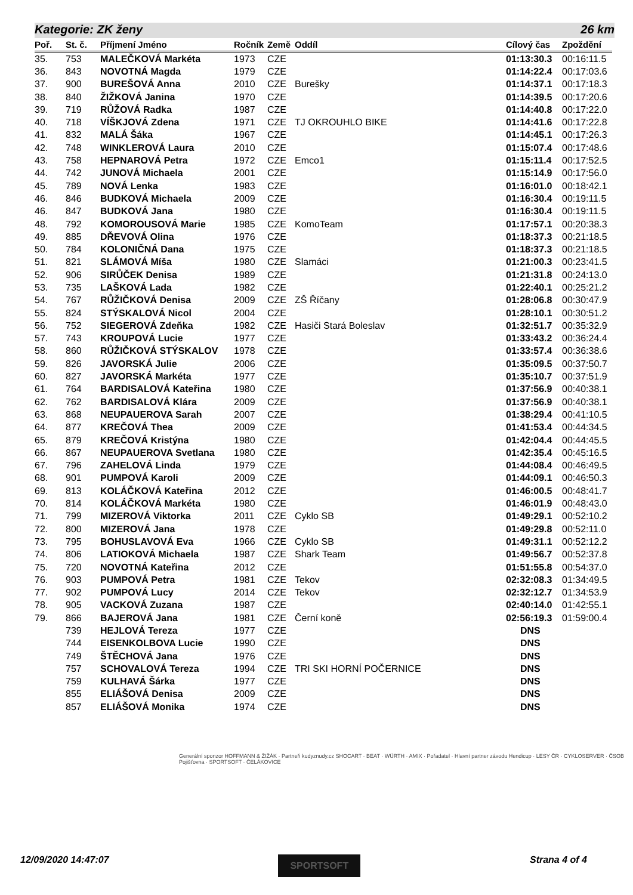Kategorie: ZK ženy 26 km
| Poř. | St. č. | Příjmení Jméno | Ročník | Země | Oddíl | Cílový čas | Zpoždění |
| --- | --- | --- | --- | --- | --- | --- | --- |
| 35. | 753 | MALEČKOVÁ Markéta | 1973 | CZE | | 01:13:30.3 | 00:16:11.5 |
| 36. | 843 | NOVOTNÁ Magda | 1979 | CZE | | 01:14:22.4 | 00:17:03.6 |
| 37. | 900 | BUREŠOVÁ Anna | 2010 | CZE | Burešky | 01:14:37.1 | 00:17:18.3 |
| 38. | 840 | ŽIŽKOVÁ Janina | 1970 | CZE | | 01:14:39.5 | 00:17:20.6 |
| 39. | 719 | RŮŽOVÁ Radka | 1987 | CZE | | 01:14:40.8 | 00:17:22.0 |
| 40. | 718 | VÍŠKJOVÁ Zdena | 1971 | CZE | TJ OKROUHLO BIKE | 01:14:41.6 | 00:17:22.8 |
| 41. | 832 | MALÁ Šáka | 1967 | CZE | | 01:14:45.1 | 00:17:26.3 |
| 42. | 748 | WINKLEROVÁ Laura | 2010 | CZE | | 01:15:07.4 | 00:17:48.6 |
| 43. | 758 | HEPNAROVÁ Petra | 1972 | CZE | Emco1 | 01:15:11.4 | 00:17:52.5 |
| 44. | 742 | JUNOVÁ Michaela | 2001 | CZE | | 01:15:14.9 | 00:17:56.0 |
| 45. | 789 | NOVÁ Lenka | 1983 | CZE | | 01:16:01.0 | 00:18:42.1 |
| 46. | 846 | BUDKOVÁ Michaela | 2009 | CZE | | 01:16:30.4 | 00:19:11.5 |
| 46. | 847 | BUDKOVÁ Jana | 1980 | CZE | | 01:16:30.4 | 00:19:11.5 |
| 48. | 792 | KOMOROUSOVÁ Marie | 1985 | CZE | KomoTeam | 01:17:57.1 | 00:20:38.3 |
| 49. | 885 | DŘEVOVÁ Olina | 1976 | CZE | | 01:18:37.3 | 00:21:18.5 |
| 50. | 784 | KOLONIČNÁ Dana | 1975 | CZE | | 01:18:37.3 | 00:21:18.5 |
| 51. | 821 | SLÁMOVÁ Míša | 1980 | CZE | Slamáci | 01:21:00.3 | 00:23:41.5 |
| 52. | 906 | SIRŮČEK Denisa | 1989 | CZE | | 01:21:31.8 | 00:24:13.0 |
| 53. | 735 | LAŠKOVÁ Lada | 1982 | CZE | | 01:22:40.1 | 00:25:21.2 |
| 54. | 767 | RŮŽIČKOVÁ Denisa | 2009 | CZE | ZŠ Říčany | 01:28:06.8 | 00:30:47.9 |
| 55. | 824 | STÝSKALOVÁ Nicol | 2004 | CZE | | 01:28:10.1 | 00:30:51.2 |
| 56. | 752 | SIEGEROVÁ Zdeňka | 1982 | CZE | Hasiči Stará Boleslav | 01:32:51.7 | 00:35:32.9 |
| 57. | 743 | KROUPOVÁ Lucie | 1977 | CZE | | 01:33:43.2 | 00:36:24.4 |
| 58. | 860 | RŮŽIČKOVÁ STÝSKALOV | 1978 | CZE | | 01:33:57.4 | 00:36:38.6 |
| 59. | 826 | JAVORSKÁ Julie | 2006 | CZE | | 01:35:09.5 | 00:37:50.7 |
| 60. | 827 | JAVORSKÁ Markéta | 1977 | CZE | | 01:35:10.7 | 00:37:51.9 |
| 61. | 764 | BARDISALOVÁ Kateřina | 1980 | CZE | | 01:37:56.9 | 00:40:38.1 |
| 62. | 762 | BARDISALOVÁ Klára | 2009 | CZE | | 01:37:56.9 | 00:40:38.1 |
| 63. | 868 | NEUPAUEROVA Sarah | 2007 | CZE | | 01:38:29.4 | 00:41:10.5 |
| 64. | 877 | KREČOVÁ Thea | 2009 | CZE | | 01:41:53.4 | 00:44:34.5 |
| 65. | 879 | KREČOVÁ Kristýna | 1980 | CZE | | 01:42:04.4 | 00:44:45.5 |
| 66. | 867 | NEUPAUEROVA Svetlana | 1980 | CZE | | 01:42:35.4 | 00:45:16.5 |
| 67. | 796 | ZAHELOVÁ Linda | 1979 | CZE | | 01:44:08.4 | 00:46:49.5 |
| 68. | 901 | PUMPOVÁ Karoli | 2009 | CZE | | 01:44:09.1 | 00:46:50.3 |
| 69. | 813 | KOLÁČKOVÁ Kateřina | 2012 | CZE | | 01:46:00.5 | 00:48:41.7 |
| 70. | 814 | KOLÁČKOVÁ Markéta | 1980 | CZE | | 01:46:01.9 | 00:48:43.0 |
| 71. | 799 | MIZEROVÁ Viktorka | 2011 | CZE | Cyklo SB | 01:49:29.1 | 00:52:10.2 |
| 72. | 800 | MIZEROVÁ Jana | 1978 | CZE | | 01:49:29.8 | 00:52:11.0 |
| 73. | 795 | BOHUSLAVOVÁ Eva | 1966 | CZE | Cyklo SB | 01:49:31.1 | 00:52:12.2 |
| 74. | 806 | LATIOKOVÁ Michaela | 1987 | CZE | Shark Team | 01:49:56.7 | 00:52:37.8 |
| 75. | 720 | NOVOTNÁ Kateřina | 2012 | CZE | | 01:51:55.8 | 00:54:37.0 |
| 76. | 903 | PUMPOVÁ Petra | 1981 | CZE | Tekov | 02:32:08.3 | 01:34:49.5 |
| 77. | 902 | PUMPOVÁ Lucy | 2014 | CZE | Tekov | 02:32:12.7 | 01:34:53.9 |
| 78. | 905 | VACKOVÁ Zuzana | 1987 | CZE | | 02:40:14.0 | 01:42:55.1 |
| 79. | 866 | BAJEROVÁ Jana | 1981 | CZE | Černí koně | 02:56:19.3 | 01:59:00.4 |
| | 739 | HEJLOVÁ Tereza | 1977 | CZE | | DNS | |
| | 744 | EISENKOLBOVA Lucie | 1990 | CZE | | DNS | |
| | 749 | ŠTĚCHOVÁ Jana | 1976 | CZE | | DNS | |
| | 757 | SCHOVALOVÁ Tereza | 1994 | CZE | TRI SKI HORNÍ POČERNICE | DNS | |
| | 759 | KULHAVÁ Šárka | 1977 | CZE | | DNS | |
| | 855 | ELIÁŠOVÁ Denisa | 2009 | CZE | | DNS | |
| | 857 | ELIÁŠOVÁ Monika | 1974 | CZE | | DNS | |
Generální sponzor HOFFMANN & ŽIŽÁK · Partneři kudyznudy.cz SHOCART · BEAT · WÜRTH · AMIX · Pořadatel · Hlavní partner závodu Hendicup · LESY ČR · CYKLOSERVER · ČSOB Pojišťovna · SPORTSOFT · ČELÁKOVICE
12/09/2020 14:47:07 SPORTSOFT Strana 4 of 4